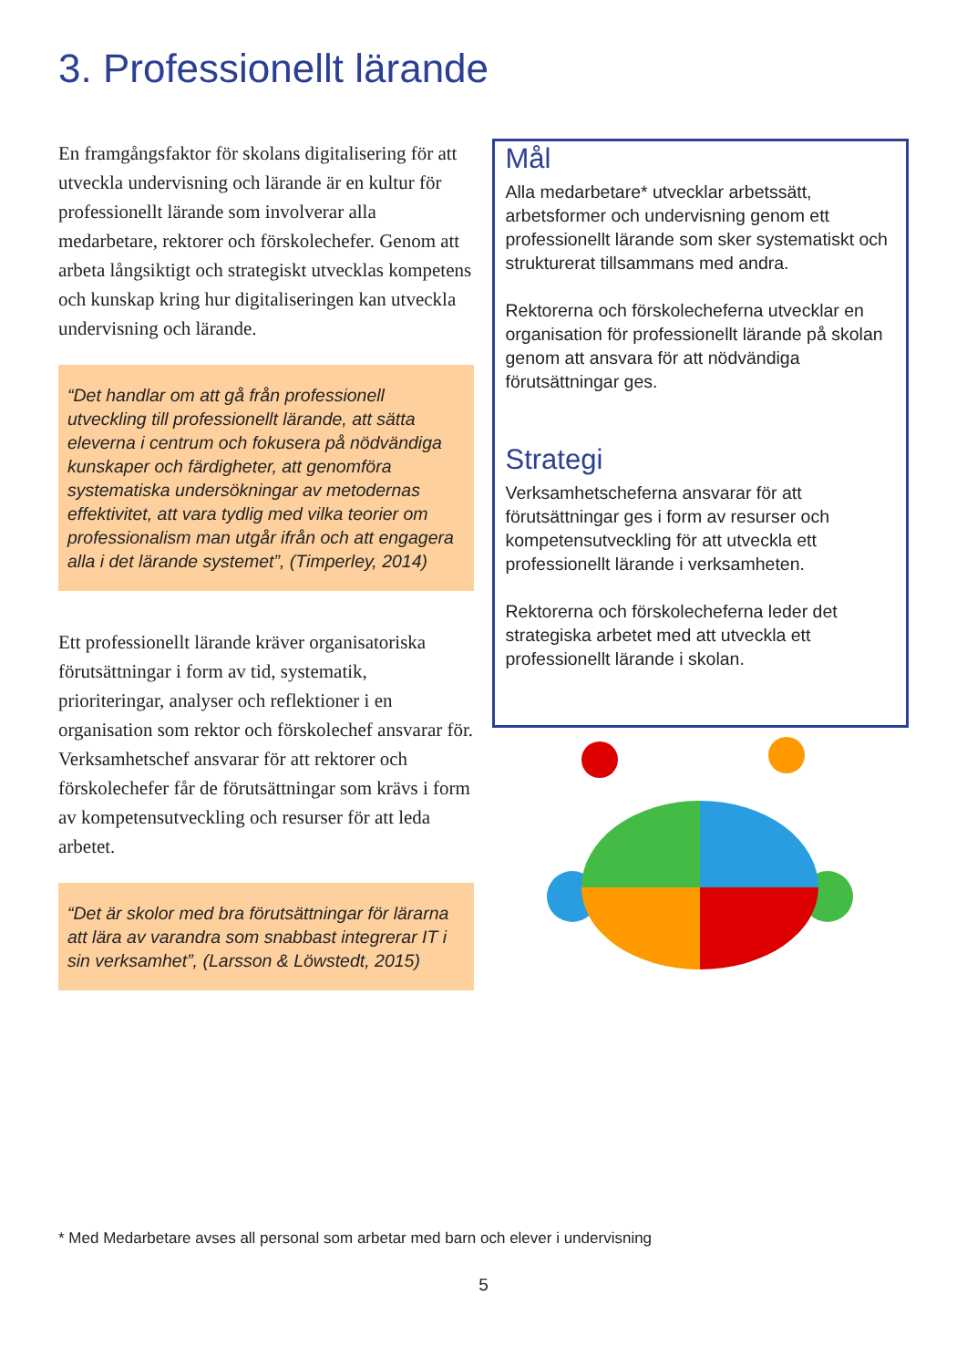3. Professionellt lärande
En framgångsfaktor för skolans digitalisering för att utveckla undervisning och lärande är en kultur för professionellt lärande som involverar alla medarbetare, rektorer och förskolechefer. Genom att arbeta långsiktigt och strategiskt utvecklas kompetens och kunskap kring hur digitaliseringen kan utveckla undervisning och lärande.
“Det handlar om att gå från professionell utveckling till professionellt lärande, att sätta eleverna i centrum och fokusera på nödvändiga kunskaper och färdigheter, att genomföra systematiska undersökningar av metodernas effektivitet, att vara tydlig med vilka teorier om professionalism man utgår ifrån och att engagera alla i det lärande systemet”, (Timperley, 2014)
Ett professionellt lärande kräver organisatoriska förutsättningar i form av tid, systematik, prioriteringar, analyser och reflektioner i en organisation som rektor och förskolechef ansvarar för. Verksamhetschef ansvarar för att rektorer och förskolechefer får de förutsättningar som krävs i form av kompetensutveckling och resurser för att leda arbetet.
“Det är skolor med bra förutsättningar för lärarna att lära av varandra som snabbast integrerar IT i sin verksamhet”, (Larsson & Löwstedt, 2015)
Mål
Alla medarbetare* utvecklar arbetssätt, arbetsformer och undervisning genom ett professionellt lärande som sker systematiskt och strukturerat tillsammans med andra.
Rektorerna och förskolecheferna utvecklar en organisation för professionellt lärande på skolan genom att ansvara för att nödvändiga förutsättningar ges.
Strategi
Verksamhetscheferna ansvarar för att förutsättningar ges i form av resurser och kompetensutveckling för att utveckla ett professionellt lärande i verksamheten.
Rektorerna och förskolecheferna leder det strategiska arbetet med att utveckla ett professionellt lärande i skolan.
* Med Medarbetare avses all personal som arbetar med barn och elever i undervisning
5